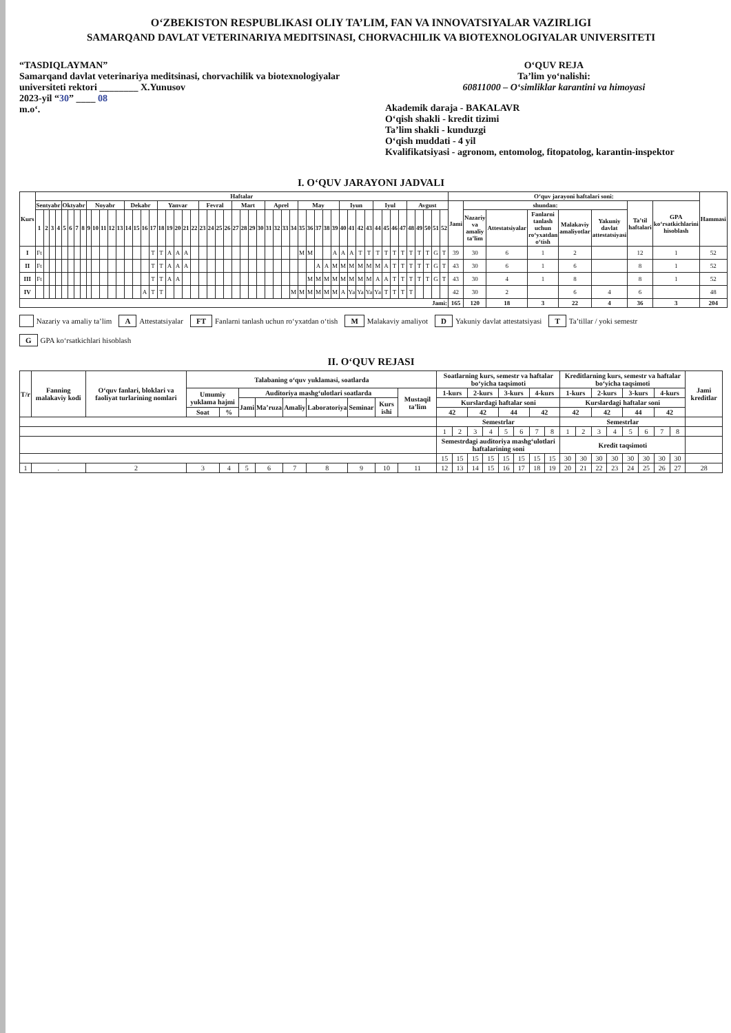O‘ZBEKISTON RESPUBLIKASI OLIY TA’LIM, FAN VA INNOVATSIYALAR VAZIRLIGI
SAMARQAND DAVLAT VETERINARIYA MEDITSINASI, CHORVACHILIK VA BIOTEXNOLOGIYALAR UNIVERSITETI
“TASDIQLAYMAN”
Samarqand davlat veterinariya meditsinasi, chorvachilik va biotexnologiyalar universiteti rektori ________ X.Yunusov
2023-yil “30” ____ 08
m.o‘.
O‘QUV REJA
Ta’lim yo‘nalishi:
60811000 – O‘simliklar karantini va himoyasi
Akademik daraja - BAKALAVR
O‘qish shakli - kredit tizimi
Ta’lim shakli - kunduzgi
O‘qish muddati - 4 yil
Kvalifikatsiyasi - agronom, entomolog, fitopatolog, karantin-inspektor
I. O‘QUV JARAYONI JADVALI
| Kurs | Haftalar | | | | | | | | | | | | | | | | | | | | | | | | | | | | | | | | | | | | | | | | | | | | | | | | | | | | O‘quv jarayoni haftalari soni: | | | | | | | | Hammasi |
| --- | --- | --- | --- | --- | --- | --- | --- | --- | --- | --- | --- | --- | --- | --- | --- | --- | --- | --- | --- | --- | --- | --- | --- | --- | --- | --- | --- | --- | --- | --- | --- | --- | --- | --- | --- | --- | --- | --- | --- | --- | --- | --- | --- | --- | --- | --- | --- | --- | --- | --- | --- | --- | --- | --- | --- | --- | --- | --- | --- | --- | --- |
| | Sentyabr | | | | Oktyabr | | | | Noyabr | | | | | Dekabr | | | | Yanvar | | | | | Fevral | | | | Mart | | | | Aprel | | | | May | | | | | Iyun | | | | Iyul | | | | Avgust | | | | | Jami | shundan: | | | | | Ta’til haftalari | GPA ko‘rsatkichlarini hisoblash | |
| | 1 | 2 | 3 | 4 | 5 | 6 | 7 | 8 | 9 | 10 | 11 | 12 | 13 | 14 | 15 | 16 | 17 | 18 | 19 | 20 | 21 | 22 | 23 | 24 | 25 | 26 | 27 | 28 | 29 | 30 | 31 | 32 | 33 | 34 | 35 | 36 | 37 | 38 | 39 | 40 | 41 | 42 | 43 | 44 | 45 | 46 | 47 | 48 | 49 | 50 | 51 | 52 | | Nazariy va amaliy ta’lim | Attestatsiyalar | Fanlarni tanlash uchun ro‘yxatdan o‘tish | Malakaviy amaliyotlar | Yakuniy davlat attestatsiyasi | | | |
| I | Ft | | | | | | | | | | | | | | | | T | T | A | A | A | | | | | | | | | | | | | | M | M | | | A | A | A | T | T | T | T | T | T | T | T | T | G | T | 39 | 30 | 6 | 1 | 2 | | 12 | 1 | 52 |
| II | Ft | | | | | | | | | | | | | | | | T | T | A | A | A | | | | | | | | | | | | | | | | A | A | M | M | M | M | M | M | A | T | T | T | T | T | G | T | 43 | 30 | 6 | 1 | 6 | | 8 | 1 | 52 |
| III | Ft | | | | | | | | | | | | | | | | T | T | A | A | | | | | | | | | | | | | | | | M | M | M | M | M | M | M | M | A | A | T | T | T | T | T | G | T | 43 | 30 | 4 | 1 | 8 | | 8 | 1 | 52 |
| IV | | | | | | | | | | | | | | | | A | T | T | | | | | | | | | | | | | | | | M | M | M | M | M | M | A | Ya | Ya | Ya | Ya | T | T | T | T | | | | | 42 | 30 | 2 | | 6 | 4 | 6 | | 48 |
| Jami: | | | | | | | | | | | | | | | | | | | | | | | | | | | | | | | | | | | | | | | | | | | | | | | | | | | | | 165 | 120 | 18 | 3 | 22 | 4 | 36 | 3 | 204 |
Nazariy va amaliy ta’lim
A Attestatsiyalar
FT Fanlarni tanlash uchun ro‘yxatdan o‘tish
M Malakaviy amaliyot
D Yakuniy davlat attestatsiyasi
T Ta’tillar / yoki semestr
G GPA ko‘rsatkichlari hisoblash
II. O‘QUV REJASI
| T/r | Fanning malakaviy kodi | O‘quv fanlari, bloklari va faoliyat turlarining nomlari | Talabaning o‘quv yuklamasi, soatlarda | | | | | | | | | Soatlarning kurs, semestr va haftalar bo‘yicha taqsimoti | | | | | | | | Kreditlarning kurs, semestr va haftalar bo‘yicha taqsimoti | | | | | | | | Jami kreditlar |
| --- | --- | --- | --- | --- | --- | --- | --- | --- | --- | --- | --- | --- | --- | --- | --- | --- | --- | --- | --- | --- | --- | --- | --- | --- | --- | --- | --- | --- |
| | | | Umumiy yuklama hajmi | | Auditoriya mashg‘ulotlari soatlarda | | | | | | Mustaqil ta’lim | 1-kurs | | 2-kurs | | 3-kurs | | 4-kurs | | 1-kurs | | 2-kurs | | 3-kurs | | 4-kurs | | |
| | | | | | Jami | Ma’ruza | Amaliy | Laboratoriya | Seminar | Kurs ishi | | Kurslardagi haftalar soni | | | | | | | | Kurslardagi haftalar soni | | | | | | | | |
| | | | Soat | % | | | | | | | | 42 | | 42 | | 44 | | 42 | | 42 | | 42 | | 44 | | 42 | | |
| | | | | | | | | | | | | Semestrlar | | | | | | | | Semestrlar | | | | | | | | |
| | | | | | | | | | | | | 1 | 2 | 3 | 4 | 5 | 6 | 7 | 8 | 1 | 2 | 3 | 4 | 5 | 6 | 7 | 8 | |
| | | | | | | | | | | | | Semestrdagi auditoriya mashg‘ulotlari haftalarining soni | | | | | | | | Kredit taqsimoti | | | | | | | | |
| | | | | | | | | | | | | 15 | 15 | 15 | 15 | 15 | 15 | 15 | 15 | 30 | 30 | 30 | 30 | 30 | 30 | 30 | 30 | |
| 1 | . | 2 | 3 | 4 | 5 | 6 | 7 | 8 | 9 | 10 | 11 | 12 | 13 | 14 | 15 | 16 | 17 | 18 | 19 | 20 | 21 | 22 | 23 | 24 | 25 | 26 | 27 | 28 |